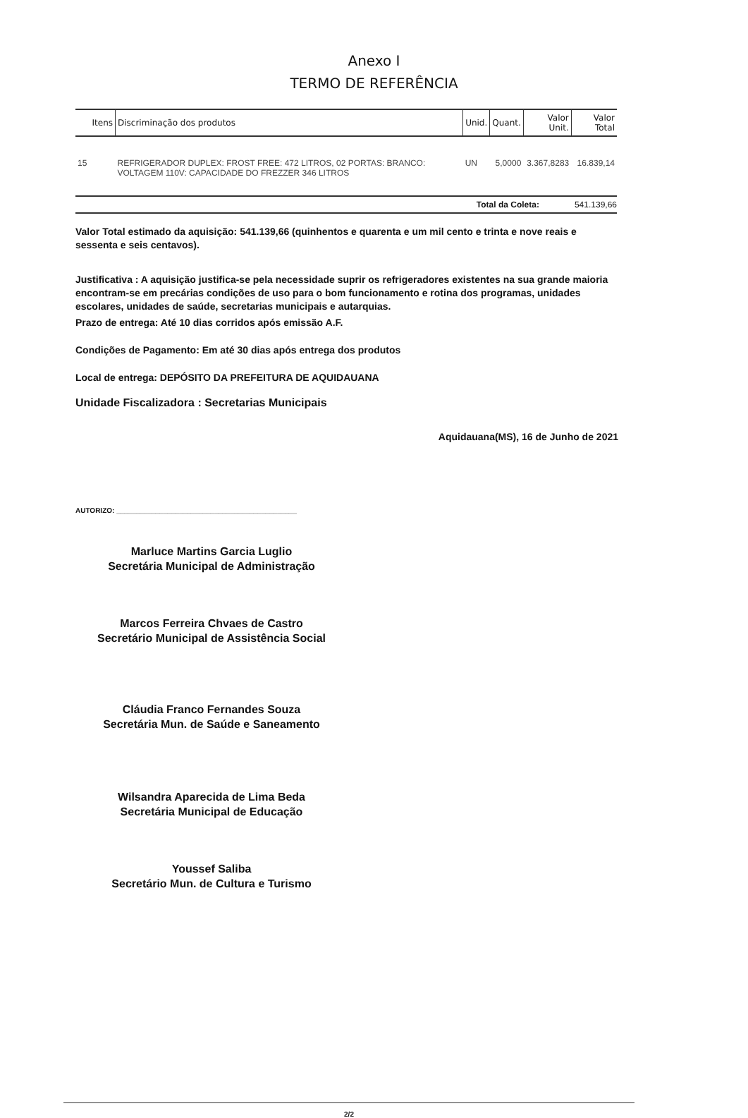Anexo I
TERMO DE REFERÊNCIA
| Itens | Discriminação dos produtos | Unid. | Quant. | Valor Unit. | Valor Total |
| --- | --- | --- | --- | --- | --- |
| 15 | REFRIGERADOR DUPLEX: FROST FREE: 472 LITROS, 02 PORTAS: BRANCO: VOLTAGEM 110V: CAPACIDADE DO FREZZER 346 LITROS | UN | 5,0000 | 3.367,8283 | 16.839,14 |
Total da Coleta: 541.139,66
Valor Total estimado da aquisição: 541.139,66 (quinhentos e quarenta e um mil cento e trinta e nove reais e sessenta e seis centavos).
Justificativa : A aquisição justifica-se pela necessidade suprir os refrigeradores existentes na sua grande maioria encontram-se em precárias condições de uso para o bom funcionamento e rotina dos programas, unidades escolares, unidades de saúde, secretarias municipais e autarquias.
Prazo de entrega: Até 10 dias corridos após emissão A.F.
Condições de Pagamento: Em até 30 dias após entrega dos produtos
Local de entrega: DEPÓSITO DA PREFEITURA DE AQUIDAUANA
Unidade Fiscalizadora : Secretarias Municipais
Aquidauana(MS), 16 de Junho de 2021
AUTORIZO: ______________________________________________
Marluce Martins Garcia Luglio
Secretária Municipal de Administração
Marcos Ferreira Chvaes de Castro
Secretário Municipal de Assistência Social
Cláudia Franco Fernandes Souza
Secretária Mun. de Saúde e Saneamento
Wilsandra Aparecida de Lima Beda
Secretária Municipal de Educação
Youssef Saliba
Secretário Mun. de Cultura e Turismo
2/2